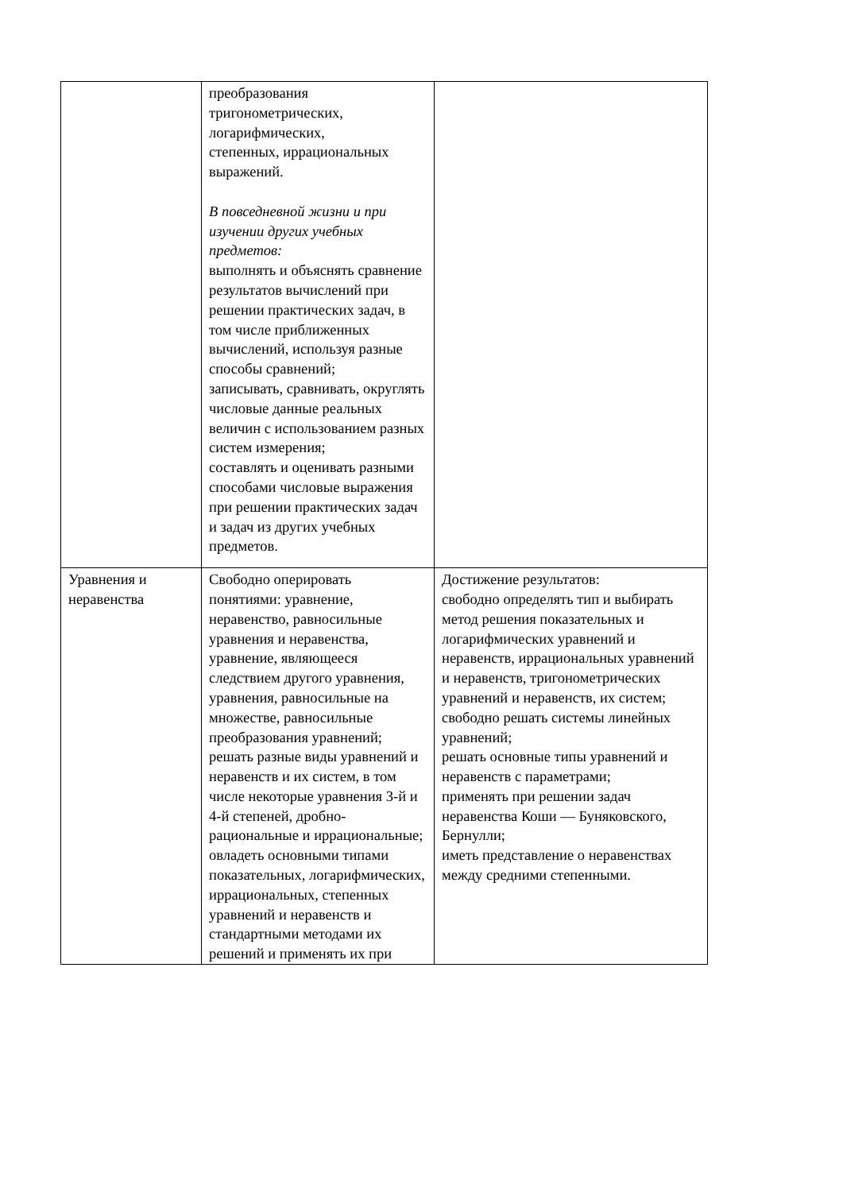| | преобразования тригонометрических, логарифмических, степенных, иррациональных выражений. В повседневной жизни и при изучении других учебных предметов: выполнять и объяснять сравнение результатов вычислений при решении практических задач, в том числе приближенных вычислений, используя разные способы сравнений; записывать, сравнивать, округлять числовые данные реальных величин с использованием разных систем измерения; составлять и оценивать разными способами числовые выражения при решении практических задач и задач из других учебных предметов. | |
| Уравнения и неравенства | Свободно оперировать понятиями: уравнение, неравенство, равносильные уравнения и неравенства, уравнение, являющееся следствием другого уравнения, уравнения, равносильные на множестве, равносильные преобразования уравнений; решать разные виды уравнений и неравенств и их систем, в том числе некоторые уравнения 3-й и 4-й степеней, дробно-рациональные и иррациональные; овладеть основными типами показательных, логарифмических, иррациональных, степенных уравнений и неравенств и стандартными методами их решений и применять их при | Достижение результатов: свободно определять тип и выбирать метод решения показательных и логарифмических уравнений и неравенств, иррациональных уравнений и неравенств, тригонометрических уравнений и неравенств, их систем; свободно решать системы линейных уравнений; решать основные типы уравнений и неравенств с параметрами; применять при решении задач неравенства Коши — Буняковского, Бернулли; иметь представление о неравенствах между средними степенными. |